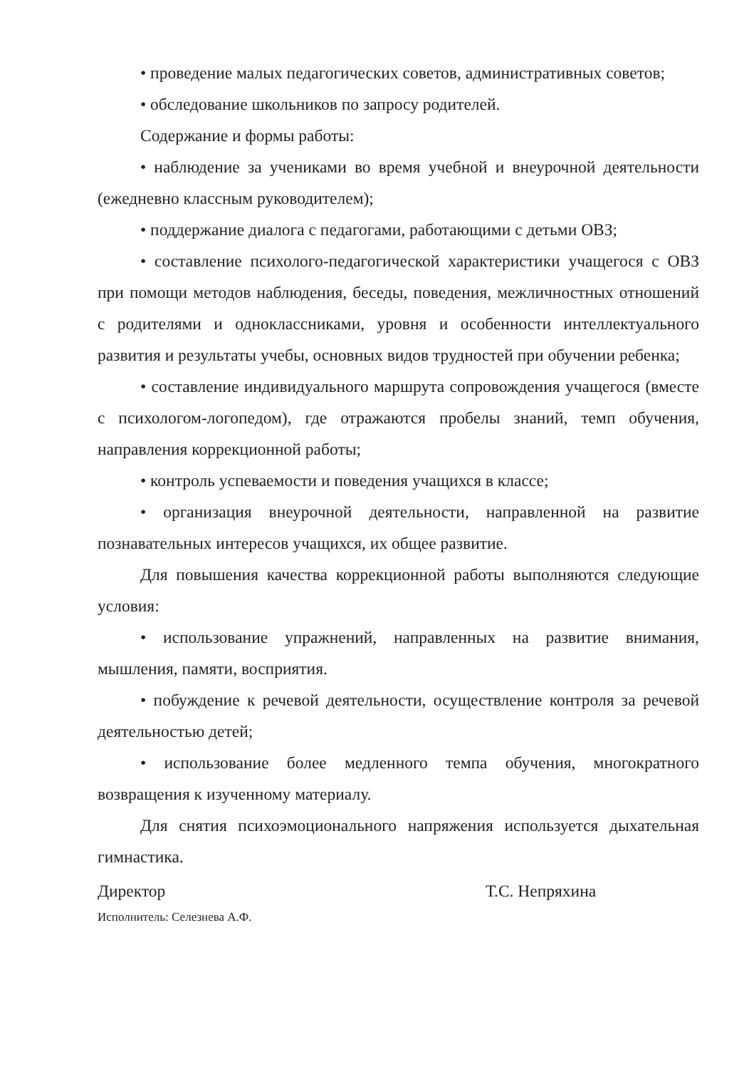• проведение малых педагогических советов, административных советов;
• обследование школьников по запросу родителей.
Содержание и формы работы:
• наблюдение за учениками во время учебной и внеурочной деятельности (ежедневно классным руководителем);
• поддержание диалога с педагогами, работающими с детьми ОВЗ;
• составление психолого-педагогической характеристики учащегося с ОВЗ при помощи методов наблюдения, беседы, поведения, межличностных отношений с родителями и одноклассниками, уровня и особенности интеллектуального развития и результаты учебы, основных видов трудностей при обучении ребенка;
• составление индивидуального маршрута сопровождения учащегося (вместе с психологом-логопедом), где отражаются пробелы знаний, темп обучения, направления коррекционной работы;
• контроль успеваемости и поведения учащихся в классе;
• организация внеурочной деятельности, направленной на развитие познавательных интересов учащихся, их общее развитие.
Для повышения качества коррекционной работы выполняются следующие условия:
• использование упражнений, направленных на развитие внимания, мышления, памяти, восприятия.
• побуждение к речевой деятельности, осуществление контроля за речевой деятельностью детей;
• использование более медленного темпа обучения, многократного возвращения к изученному материалу.
Для снятия психоэмоционального напряжения используется дыхательная гимнастика.
Директор Т.С. Непряхина
Исполнитель: Селезнева А.Ф.